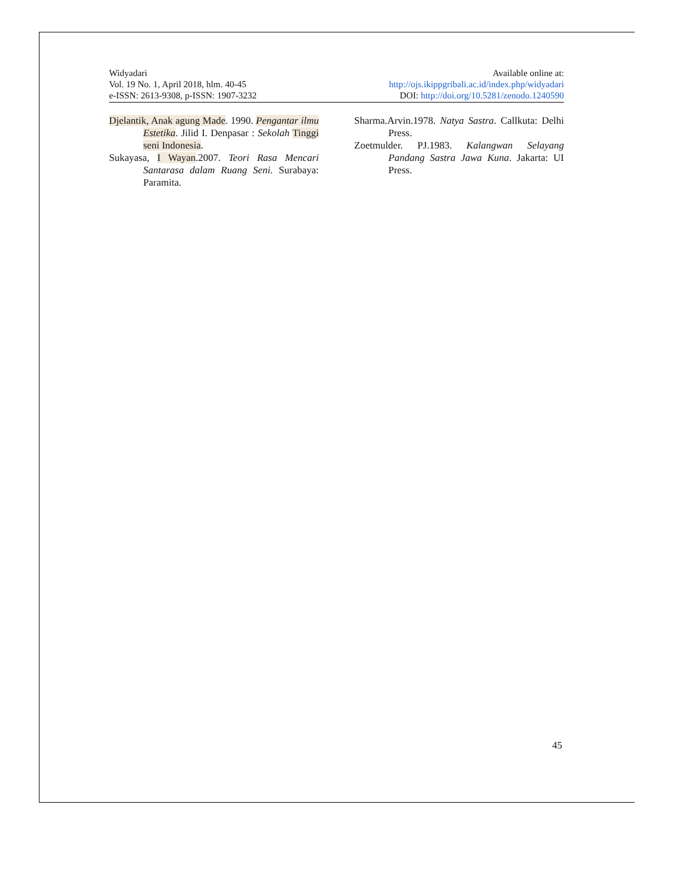Widyadari
Vol. 19 No. 1, April 2018, hlm. 40-45
e-ISSN: 2613-9308, p-ISSN: 1907-3232
Available online at:
http://ojs.ikippgribali.ac.id/index.php/widyadari
DOI: http://doi.org/10.5281/zenodo.1240590
Djelantik, Anak agung Made. 1990. Pengantar ilmu Estetika. Jilid I. Denpasar : Sekolah Tinggi seni Indonesia.
Sukayasa, I Wayan.2007. Teori Rasa Mencari Santarasa dalam Ruang Seni. Surabaya: Paramita.
Sharma.Arvin.1978. Natya Sastra. Callkuta: Delhi Press.
Zoetmulder. PJ.1983. Kalangwan Selayang Pandang Sastra Jawa Kuna. Jakarta: UI Press.
45